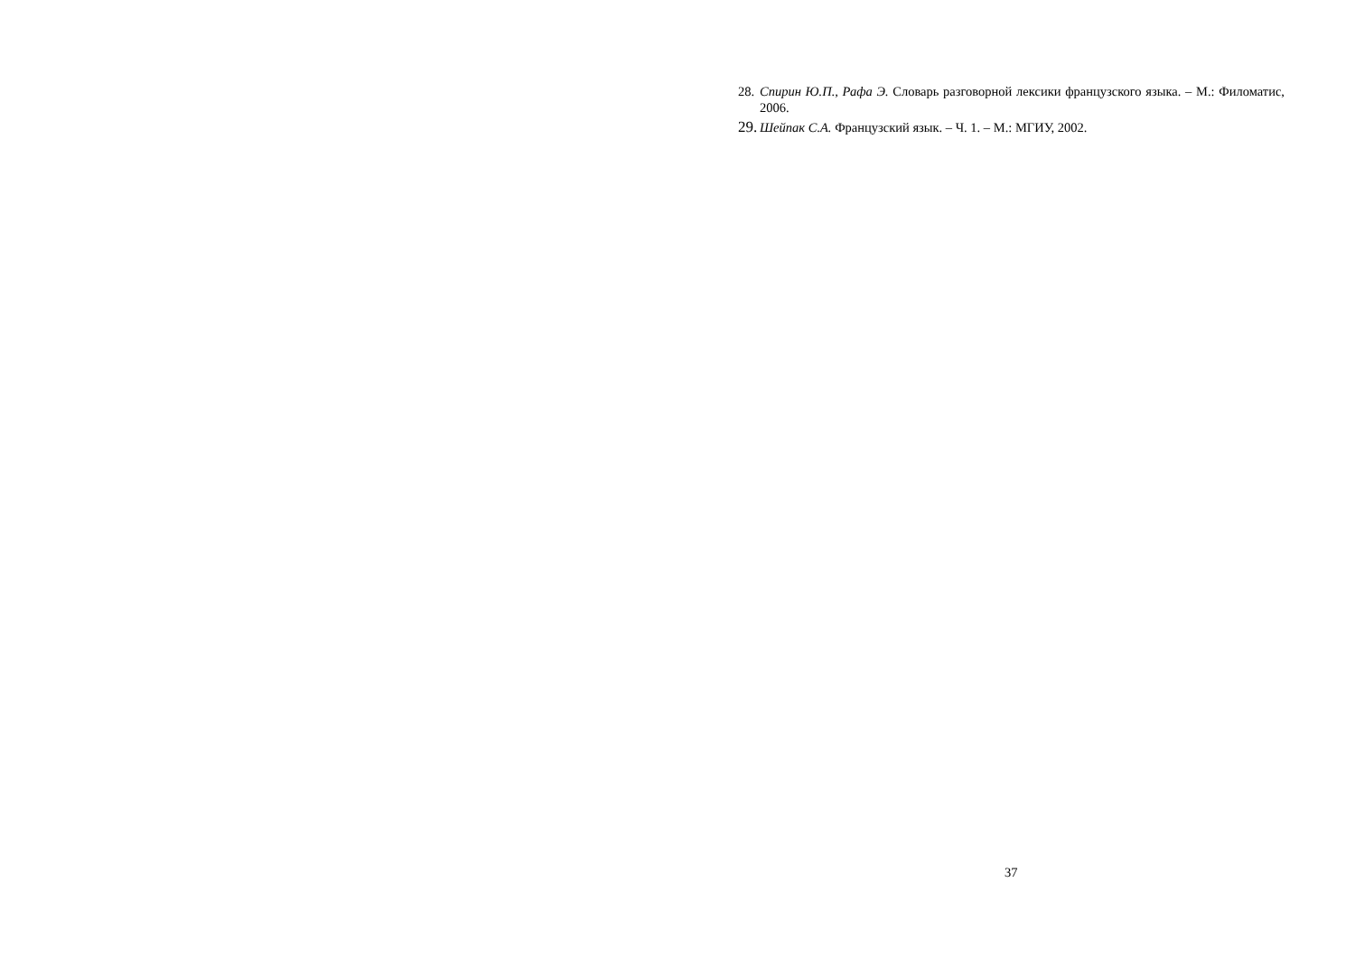28. Спирин Ю.П., Рафа Э. Словарь разговорной лексики французского языка. – М.: Филоматис, 2006.
29. Шейпак С.А. Французский язык. – Ч. 1. – М.: МГИУ, 2002.
37